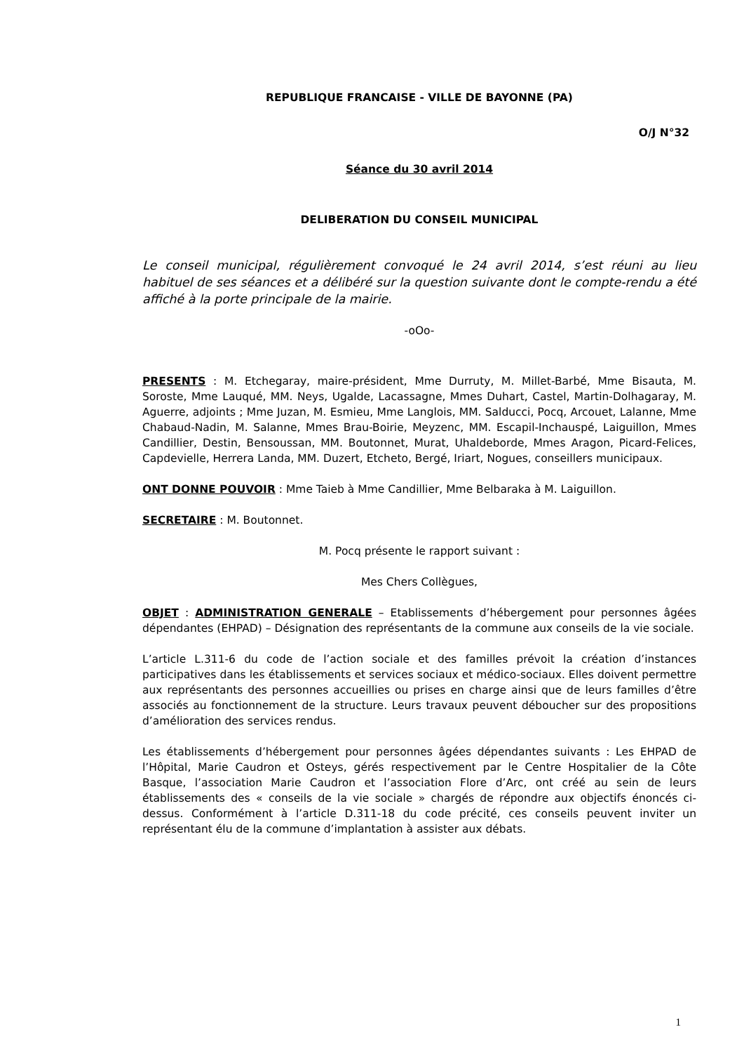REPUBLIQUE FRANCAISE - VILLE DE BAYONNE (PA)
O/J N°32
Séance du 30 avril 2014
DELIBERATION DU CONSEIL MUNICIPAL
Le conseil municipal, régulièrement convoqué le 24 avril 2014, s’est réuni au lieu habituel de ses séances et a délibéré sur la question suivante dont le compte-rendu a été affiché à la porte principale de la mairie.
-oOo-
PRESENTS : M. Etchegaray, maire-président, Mme Durruty, M. Millet-Barbé, Mme Bisauta, M. Soroste, Mme Lauqué, MM. Neys, Ugalde, Lacassagne, Mmes Duhart, Castel, Martin-Dolhagaray, M. Aguerre, adjoints ; Mme Juzan, M. Esmieu, Mme Langlois, MM. Salducci, Pocq, Arcouet, Lalanne, Mme Chabaud-Nadin, M. Salanne, Mmes Brau-Boirie, Meyzenc, MM. Escapil-Inchauspé, Laiguillon, Mmes Candillier, Destin, Bensoussan, MM. Boutonnet, Murat, Uhaldeborde, Mmes Aragon, Picard-Felices, Capdevielle, Herrera Landa, MM. Duzert, Etcheto, Bergé, Iriart, Nogues, conseillers municipaux.
ONT DONNE POUVOIR : Mme Taieb à Mme Candillier, Mme Belbaraka à M. Laiguillon.
SECRETAIRE : M. Boutonnet.
M. Pocq présente le rapport suivant :
Mes Chers Collègues,
OBJET : ADMINISTRATION GENERALE – Etablissements d’hébergement pour personnes âgées dépendantes (EHPAD) – Désignation des représentants de la commune aux conseils de la vie sociale.
L’article L.311-6 du code de l’action sociale et des familles prévoit la création d’instances participatives dans les établissements et services sociaux et médico-sociaux. Elles doivent permettre aux représentants des personnes accueillies ou prises en charge ainsi que de leurs familles d’être associés au fonctionnement de la structure. Leurs travaux peuvent déboucher sur des propositions d’amélioration des services rendus.
Les établissements d’hébergement pour personnes âgées dépendantes suivants : Les EHPAD de l’Hôpital, Marie Caudron et Osteys, gérés respectivement par le Centre Hospitalier de la Côte Basque, l’association Marie Caudron et l’association Flore d’Arc, ont créé au sein de leurs établissements des « conseils de la vie sociale » chargés de répondre aux objectifs énoncés ci-dessus. Conformément à l’article D.311-18 du code précité, ces conseils peuvent inviter un représentant élu de la commune d’implantation à assister aux débats.
1